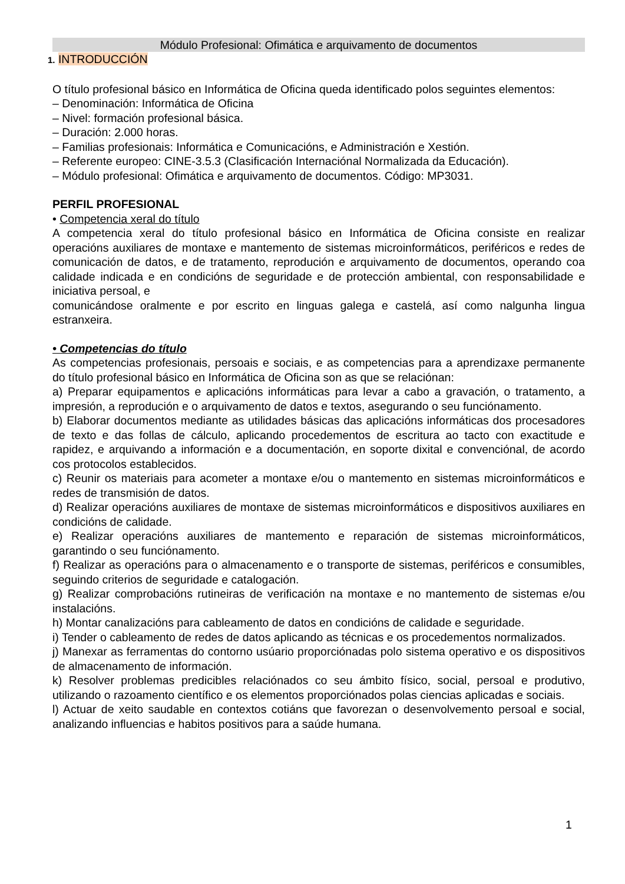Módulo Profesional: Ofimática e arquivamento de documentos
1. INTRODUCCIÓN
O título profesional básico en Informática de Oficina queda identificado polos seguintes elementos:
– Denominación: Informática de Oficina
– Nivel: formación profesional básica.
– Duración: 2.000 horas.
– Familias profesionais: Informática e Comunicacións, e Administración e Xestión.
– Referente europeo: CINE-3.5.3 (Clasificación Internaciónal Normalizada da Educación).
– Módulo profesional: Ofimática e arquivamento de documentos. Código: MP3031.
PERFIL PROFESIONAL
• Competencia xeral do título
A competencia xeral do título profesional básico en Informática de Oficina consiste en realizar operacións auxiliares de montaxe e mantemento de sistemas microinformáticos, periféricos e redes de comunicación de datos, e de tratamento, reprodución e arquivamento de documentos, operando coa calidade indicada e en condicións de seguridade e de protección ambiental, con responsabilidade e iniciativa persoal, e
comunicándose oralmente e por escrito en linguas galega e castelá, así como nalgunha lingua estranxeira.
• Competencias do título
As competencias profesionais, persoais e sociais, e as competencias para a aprendizaxe permanente do título profesional básico en Informática de Oficina son as que se relaciónan:
a) Preparar equipamentos e aplicacións informáticas para levar a cabo a gravación, o tratamento, a impresión, a reprodución e o arquivamento de datos e textos, asegurando o seu funciónamento.
b) Elaborar documentos mediante as utilidades básicas das aplicacións informáticas dos procesadores de texto e das follas de cálculo, aplicando procedementos de escritura ao tacto con exactitude e rapidez, e arquivando a información e a documentación, en soporte dixital e convenciónal, de acordo cos protocolos establecidos.
c) Reunir os materiais para acometer a montaxe e/ou o mantemento en sistemas microinformáticos e redes de transmisión de datos.
d) Realizar operacións auxiliares de montaxe de sistemas microinformáticos e dispositivos auxiliares en condicións de calidade.
e) Realizar operacións auxiliares de mantemento e reparación de sistemas microinformáticos, garantindo o seu funciónamento.
f) Realizar as operacións para o almacenamento e o transporte de sistemas, periféricos e consumibles, seguindo criterios de seguridade e catalogación.
g) Realizar comprobacións rutineiras de verificación na montaxe e no mantemento de sistemas e/ou instalacións.
h) Montar canalizacións para cableamento de datos en condicións de calidade e seguridade.
i) Tender o cableamento de redes de datos aplicando as técnicas e os procedementos normalizados.
j) Manexar as ferramentas do contorno usúario proporciónadas polo sistema operativo e os dispositivos de almacenamento de información.
k) Resolver problemas predicibles relaciónados co seu ámbito físico, social, persoal e produtivo, utilizando o razoamento científico e os elementos proporciónados polas ciencias aplicadas e sociais.
l) Actuar de xeito saudable en contextos cotiáns que favorezan o desenvolvemento persoal e social, analizando influencias e habitos positivos para a saúde humana.
1